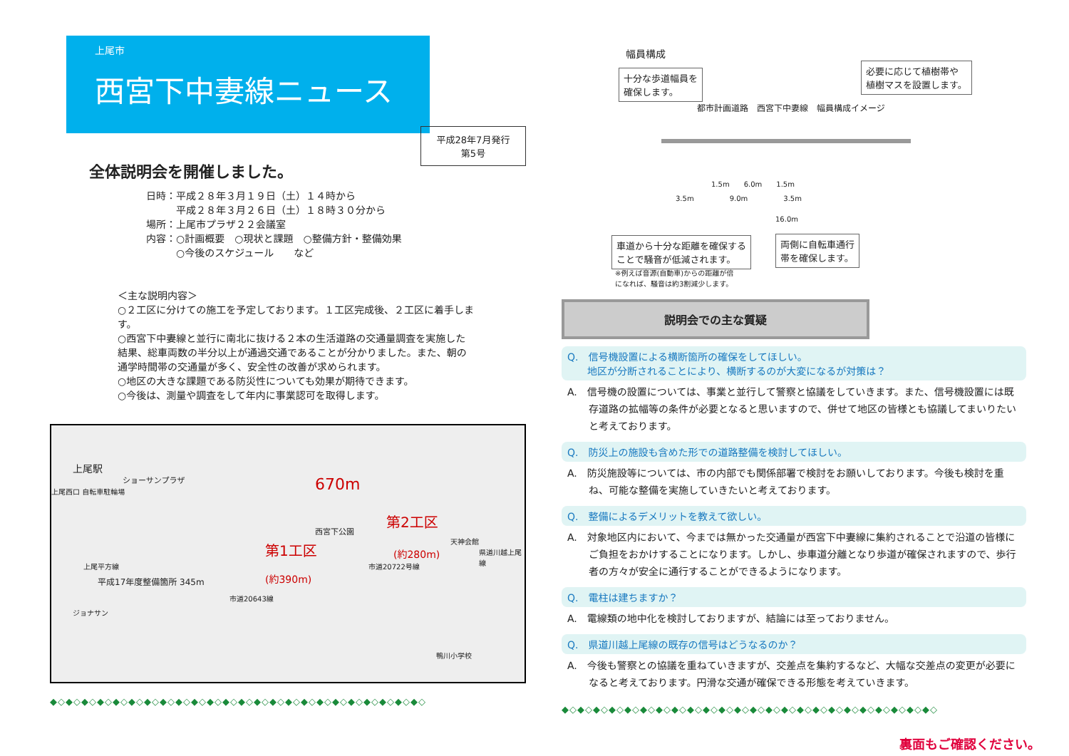上尾市
西宮下中妻線ニュース
平成28年7月発行
第5号
全体説明会を開催しました。
日時：平成２８年３月１９日（土）１４時から
　　　平成２８年３月２６日（土）１８時３０分から
場所：上尾市プラザ２２会議室
内容：○計画概要　○現状と課題　○整備方針・整備効果
　　　○今後のスケジュール　　など
＜主な説明内容＞
○２工区に分けての施工を予定しております。１工区完成後、２工区に着手します。
○西宮下中妻線と並行に南北に抜ける２本の生活道路の交通量調査を実施した結果、総車両数の半分以上が通過交通であることが分かりました。また、朝の通学時間帯の交通量が多く、安全性の改善が求められます。
○地区の大きな課題である防災性についても効果が期待できます。
○今後は、測量や調査をして年内に事業認可を取得します。
上尾駅
ショーサンプラザ
上尾西口 自転車駐輪場 670m
西宮下公園
第2工区
第1工区 (約280m)
(約390m)
天神会館
平成17年度整備箇所 345m
ジョナサン
鴨川小学校
上尾平方線
市道20643線
市道20722号線
県道川越上尾線
◆◇◆◇◆◇◆◇◆◇◆◇◆◇◆◇◆◇◆◇◆◇◆◇◆◇◆◇◆◇◆◇◆◇◆◇◆◇◆◇◆◇◆◇◆◇◆◇
幅員構成
十分な歩道幅員を
確保します。
必要に応じて植樹帯や
植樹マスを設置します。
都市計画道路　西宮下中妻線　幅員構成イメージ
1.5m　　6.0m　　1.5m
3.5m　　　　　9.0m　　　　　3.5m
16.0m
車道から十分な距離を確保する
ことで騒音が低減されます。
両側に自転車通行
帯を確保します。
※例えば音源(自動車)からの距離が倍
になれば、騒音は約3割減少します。
説明会での主な質疑
Q.　信号機設置による横断箇所の確保をしてほしい。
　　地区が分断されることにより、横断するのが大変になるが対策は？
A.　信号機の設置については、事業と並行して警察と協議をしていきます。また、信号機設置には既存道路の拡幅等の条件が必要となると思いますので、併せて地区の皆様とも協議してまいりたいと考えております。
Q.　防災上の施設も含めた形での道路整備を検討してほしい。
A.　防災施設等については、市の内部でも関係部署で検討をお願いしております。今後も検討を重ね、可能な整備を実施していきたいと考えております。
Q.　整備によるデメリットを教えて欲しい。
A.　対象地区内において、今までは無かった交通量が西宮下中妻線に集約されることで沿道の皆様にご負担をおかけすることになります。しかし、歩車道分離となり歩道が確保されますので、歩行者の方々が安全に通行することができるようになります。
Q.　電柱は建ちますか？
A.　電線類の地中化を検討しておりますが、結論には至っておりません。
Q.　県道川越上尾線の既存の信号はどうなるのか？
A.　今後も警察との協議を重ねていきますが、交差点を集約するなど、大幅な交差点の変更が必要になると考えております。円滑な交通が確保できる形態を考えていきます。
◆◇◆◇◆◇◆◇◆◇◆◇◆◇◆◇◆◇◆◇◆◇◆◇◆◇◆◇◆◇◆◇◆◇◆◇◆◇◆◇◆◇◆◇◆◇◆◇
裏面もご確認ください。